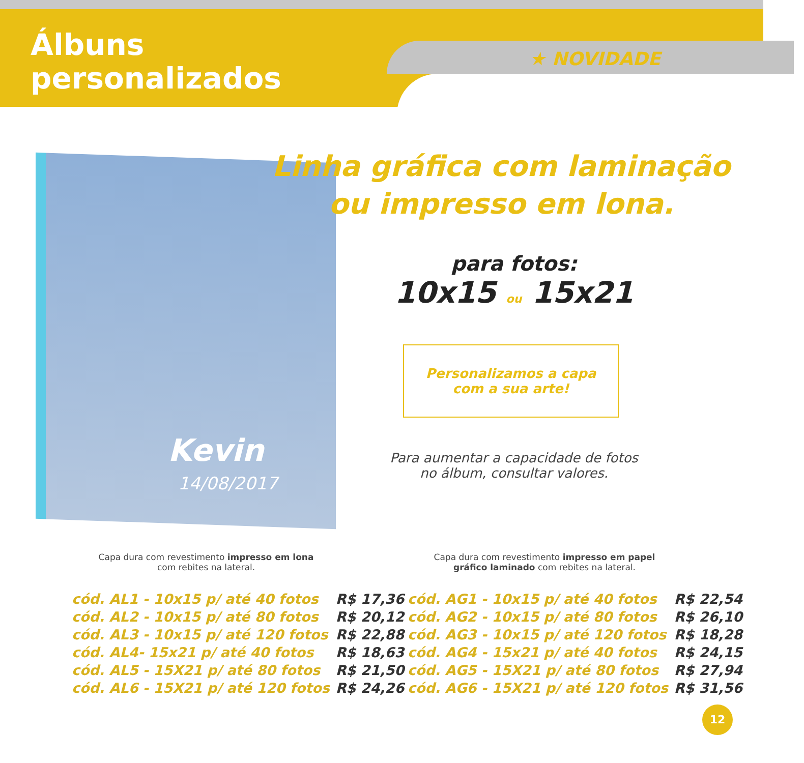Álbuns
personalizados
★ NOVIDADE
Kevin
14/08/2017
Linha gráfica com laminação
ou impresso em lona.
para fotos:
10x15 ou 15x21
Personalizamos a capa
com a sua arte!
Para aumentar a capacidade de fotos
no álbum, consultar valores.
Capa dura com revestimento impresso em lona com rebites na lateral.
Capa dura com revestimento impresso em papel gráfico laminado com rebites na lateral.
| cód. AL1 - 10x15 p/ até 40 fotos | R$ 17,36 |
| cód. AL2 - 10x15 p/ até 80 fotos | R$ 20,12 |
| cód. AL3 - 10x15 p/ até 120 fotos | R$ 22,88 |
| cód. AL4- 15x21 p/ até 40 fotos | R$ 18,63 |
| cód. AL5 - 15X21 p/ até 80 fotos | R$ 21,50 |
| cód. AL6 - 15X21 p/ até 120 fotos | R$ 24,26 |
| cód. AG1 - 10x15 p/ até 40 fotos | R$ 22,54 |
| cód. AG2 - 10x15 p/ até 80 fotos | R$ 26,10 |
| cód. AG3 - 10x15 p/ até 120 fotos | R$ 18,28 |
| cód. AG4 - 15x21 p/ até 40 fotos | R$ 24,15 |
| cód. AG5 - 15X21 p/ até 80 fotos | R$ 27,94 |
| cód. AG6 - 15X21 p/ até 120 fotos | R$ 31,56 |
12